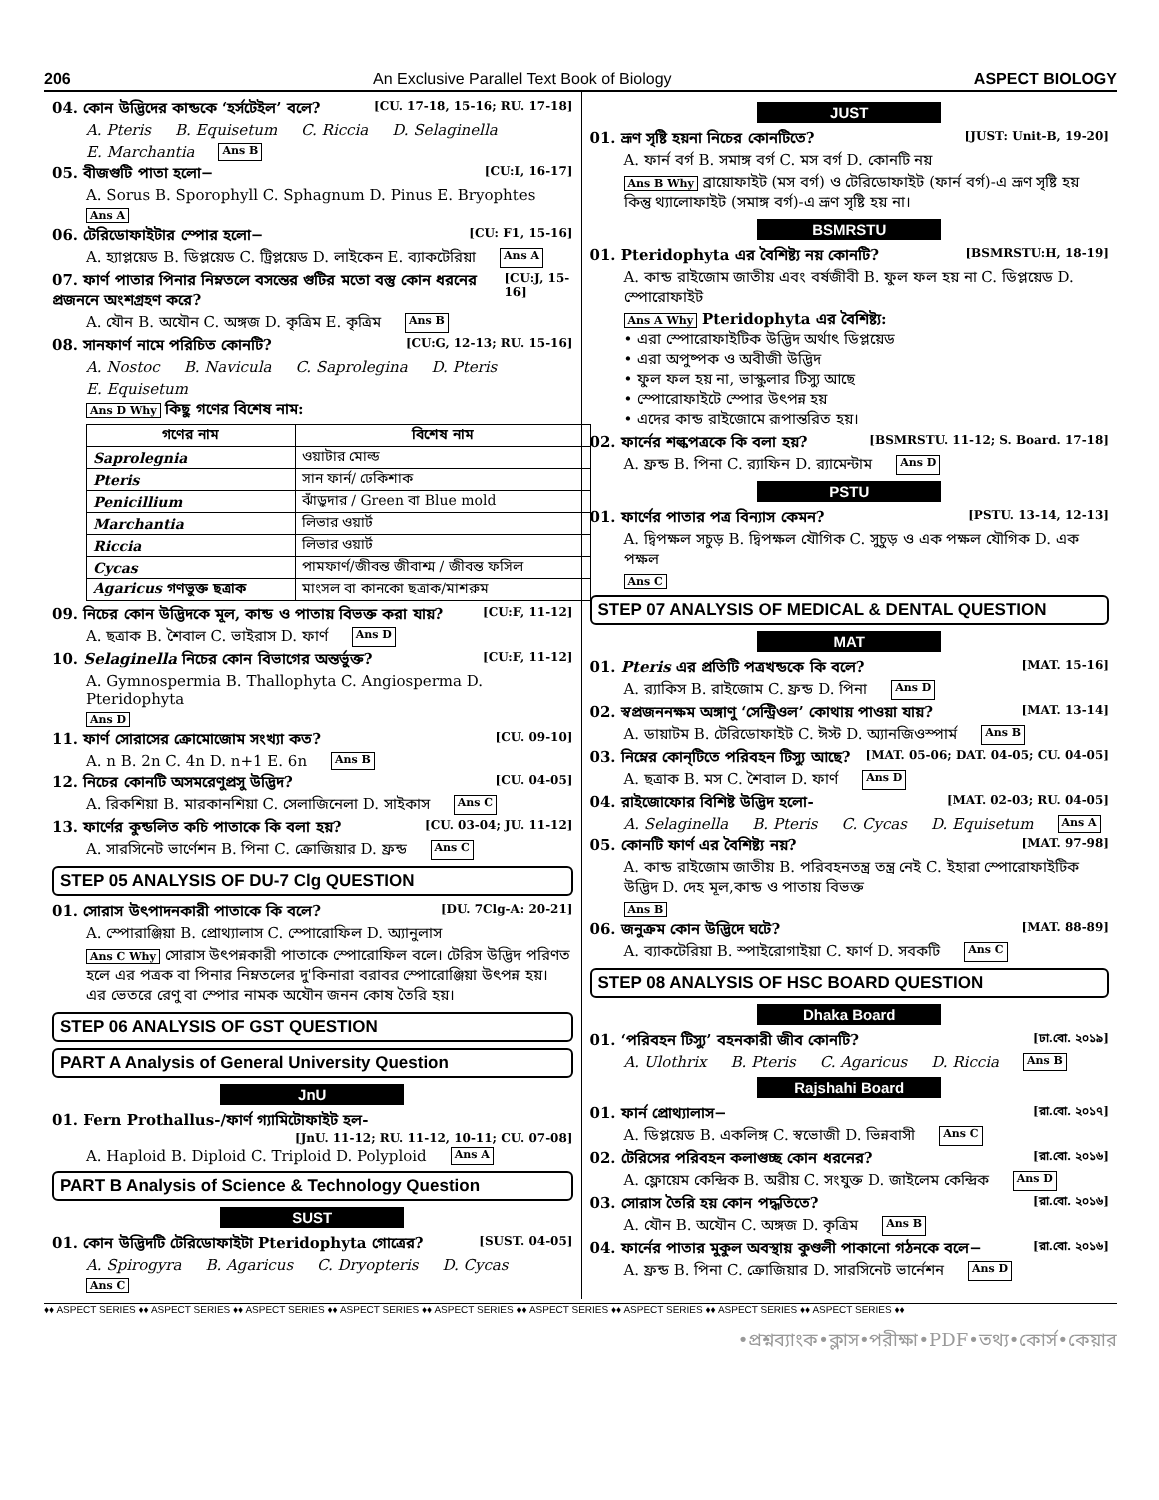206 An Exclusive Parallel Text Book of Biology ASPECT BIOLOGY
04. কোন উদ্ভিদের কান্ডকে ‘হর্সটেইল’ বলে? [CU. 17-18, 15-16; RU. 17-18]
A. Pteris B. Equisetum C. Riccia D. Selaginella E. Marchantia Ans B
05. বীজগুটি পাতা হলো− [CU:I, 16-17]
A. Sorus B. Sporophyll C. Sphagnum D. Pinus E. Bryophtes Ans A
06. টেরিডোফাইটার স্পোর হলো− [CU: F1, 15-16]
A. হ্যাপ্লয়েড B. ডিপ্লয়েড C. ট্রিপ্লয়েড D. লাইকেন E. ব্যাকটেরিয়া Ans A
07. ফার্ণ পাতার পিনার নিম্নতলে বসন্তের গুটির মতো বস্তু কোন ধরনের প্রজননে অংশগ্রহণ করে? [CU:J, 15-16]
A. যৌন B. অযৌন C. অঙ্গজ D. কৃত্রিম E. কৃত্রিম Ans B
08. সানফার্ণ নামে পরিচিত কোনটি? [CU:G, 12-13; RU. 15-16]
A. Nostoc B. Navicula C. Saprolegina D. Pteris E. Equisetum
Ans D Why কিছু গণের বিশেষ নাম:
| গণের নাম | বিশেষ নাম |
| --- | --- |
| Saprolegnia | ওয়াটার মোল্ড |
| Pteris | সান ফার্ন/ ঢেকিশাক |
| Penicillium | ঝাঁড়ুদার / Green বা Blue mold |
| Marchantia | লিভার ওয়ার্ট |
| Riccia | লিভার ওয়ার্ট |
| Cycas | পামফার্ণ/জীবন্ত জীবাশ্ম / জীবন্ত ফসিল |
| Agaricus গণভুক্ত ছত্রাক | মাংসল বা কানকো ছত্রাক/মাশরুম |
09. নিচের কোন উদ্ভিদকে মূল, কান্ড ও পাতায় বিভক্ত করা যায়? [CU:F, 11-12]
A. ছত্রাক B. শৈবাল C. ভাইরাস D. ফার্ণ Ans D
10. Selaginella নিচের কোন বিভাগের অন্তর্ভুক্ত? [CU:F, 11-12]
A. Gymnospermia B. Thallophyta C. Angiosperma D. Pteridophyta Ans D
11. ফার্ণ সোরাসের ক্রোমোজোম সংখ্যা কত? [CU. 09-10]
A. n B. 2n C. 4n D. n+1 E. 6n Ans B
12. নিচের কোনটি অসমরেণুপ্রসু উদ্ভিদ? [CU. 04-05]
A. রিকশিয়া B. মারকানশিয়া C. সেলাজিনেলা D. সাইকাস Ans C
13. ফার্ণের কুন্ডলিত কচি পাতাকে কি বলা হয়? [CU. 03-04; JU. 11-12]
A. সারসিনেট ভার্ণেশন B. পিনা C. ক্রোজিয়ার D. ফ্রন্ড Ans C
STEP 05 ANALYSIS OF DU-7 Clg QUESTION
01. সোরাস উৎপাদনকারী পাতাকে কি বলে? [DU. 7Clg-A: 20-21]
A. স্পোরাঞ্জিয়া B. প্রোথ্যালাস C. স্পোরোফিল D. অ্যানুলাস
Ans C Why সোরাস উৎপন্নকারী পাতাকে স্পোরোফিল বলে। টেরিস উদ্ভিদ পরিণত হলে এর পত্রক বা পিনার নিম্নতলের দু'কিনারা বরাবর স্পোরোঞ্জিয়া উৎপন্ন হয়। এর ভেতরে রেণু বা স্পোর নামক অযৌন জনন কোষ তৈরি হয়।
STEP 06 ANALYSIS OF GST QUESTION
PART A Analysis of General University Question
JnU
01. Fern Prothallus-/ফার্ণ গ্যামিটোফাইট হল-
[JnU. 11-12; RU. 11-12, 10-11; CU. 07-08]
A. Haploid B. Diploid C. Triploid D. Polyploid Ans A
PART B Analysis of Science & Technology Question
SUST
01. কোন উদ্ভিদটি টেরিডোফাইটা Pteridophyta গোত্রের? [SUST. 04-05]
A. Spirogyra B. Agaricus C. Dryopteris D. Cycas Ans C
JUST
01. ভ্রূণ সৃষ্টি হয়না নিচের কোনটিতে? [JUST: Unit-B, 19-20]
A. ফার্ন বর্গ B. সমাঙ্গ বর্গ C. মস বর্গ D. কোনটি নয়
Ans B Why ব্রায়োফাইট (মস বর্গ) ও টেরিডোফাইট (ফার্ন বর্গ)-এ ভ্রূণ সৃষ্টি হয় কিন্তু থ্যালোফাইট (সমাঙ্গ বর্গ)-এ ভ্রূণ সৃষ্টি হয় না।
BSMRSTU
01. Pteridophyta এর বৈশিষ্ট্য নয় কোনটি? [BSMRSTU:H, 18-19]
A. কান্ড রাইজোম জাতীয় এবং বর্ষজীবী B. ফুল ফল হয় না C. ডিপ্লয়েড D. স্পোরোফাইট
Ans A Why Pteridophyta এর বৈশিষ্ট্য:
• এরা স্পোরোফাইটিক উদ্ভিদ অর্থাৎ ডিপ্লয়েড
• এরা অপুষ্পক ও অবীজী উদ্ভিদ
• ফুল ফল হয় না, ভাস্কুলার টিস্যু আছে
• স্পোরোফাইটে স্পোর উৎপন্ন হয়
• এদের কান্ড রাইজোমে রূপান্তরিত হয়।
02. ফার্নের শল্কপত্রকে কি বলা হয়? [BSMRSTU. 11-12; S. Board. 17-18]
A. ফ্রন্ড B. পিনা C. র‌্যাফিন D. র‌্যামেন্টাম Ans D
PSTU
01. ফার্ণের পাতার পত্র বিন্যাস কেমন? [PSTU. 13-14, 12-13]
A. দ্বিপক্ষল সচুড় B. দ্বিপক্ষল যৌগিক C. সুচুড় ও এক পক্ষল যৌগিক D. এক পক্ষল Ans C
STEP 07 ANALYSIS OF MEDICAL & DENTAL QUESTION
MAT
01. Pteris এর প্রতিটি পত্রখন্ডকে কি বলে? [MAT. 15-16]
A. র‌্যাকিস B. রাইজোম C. ফ্রন্ড D. পিনা Ans D
02. স্বপ্রজননক্ষম অঙ্গাণু ‘সেন্ট্রিওল’ কোথায় পাওয়া যায়? [MAT. 13-14]
A. ডায়াটম B. টেরিডোফাইট C. ঈস্ট D. অ্যানজিওস্পার্ম Ans B
03. নিম্নের কোন্‌টিতে পরিবহন টিস্যু আছে? [MAT. 05-06; DAT. 04-05; CU. 04-05]
A. ছত্রাক B. মস C. শৈবাল D. ফার্ণ Ans D
04. রাইজোফোর বিশিষ্ট উদ্ভিদ হলো- [MAT. 02-03; RU. 04-05]
A. Selaginella B. Pteris C. Cycas D. Equisetum Ans A
05. কোনটি ফার্ণ এর বৈশিষ্ট্য নয়? [MAT. 97-98]
A. কান্ড রাইজোম জাতীয় B. পরিবহনতন্ত্র তন্ত্র নেই C. ইহারা স্পোরোফাইটিক উদ্ভিদ D. দেহ মূল,কান্ড ও পাতায় বিভক্ত Ans B
06. জনুক্রম কোন উদ্ভিদে ঘটে? [MAT. 88-89]
A. ব্যাকটেরিয়া B. স্পাইরোগাইয়া C. ফার্ণ D. সবকটি Ans C
STEP 08 ANALYSIS OF HSC BOARD QUESTION
Dhaka Board
01. ‘পরিবহন টিস্যু’ বহনকারী জীব কোনটি? [ঢা.বো. ২০১৯]
A. Ulothrix B. Pteris C. Agaricus D. Riccia Ans B
Rajshahi Board
01. ফার্ন প্রোথ্যালাস− [রা.বো. ২০১৭]
A. ডিপ্লয়েড B. একলিঙ্গ C. স্বভোজী D. ভিন্নবাসী Ans C
02. টেরিসের পরিবহন কলাগুচ্ছ কোন ধরনের? [রা.বো. ২০১৬]
A. ফ্লোয়েম কেন্দ্রিক B. অরীয় C. সংযুক্ত D. জাইলেম কেন্দ্রিক Ans D
03. সোরাস তৈরি হয় কোন পদ্ধতিতে? [রা.বো. ২০১৬]
A. যৌন B. অযৌন C. অঙ্গজ D. কৃত্রিম Ans B
04. ফার্নের পাতার মুকুল অবস্থায় কুণ্ডলী পাকানো গঠনকে বলে− [রা.বো. ২০১৬]
A. ফ্রন্ড B. পিনা C. ক্রোজিয়ার D. সারসিনেট ভার্নেশন Ans D
♦♦ ASPECT SERIES ♦♦ ASPECT SERIES ♦♦ ASPECT SERIES ♦♦ ASPECT SERIES ♦♦ ASPECT SERIES ♦♦ ASPECT SERIES ♦♦ ASPECT SERIES ♦♦ ASPECT SERIES ♦♦ ASPECT SERIES ♦♦
•প্রশ্নব্যাংক•ক্লাস•পরীক্ষা•PDF•তথ্য•কোর্স•কেয়ার